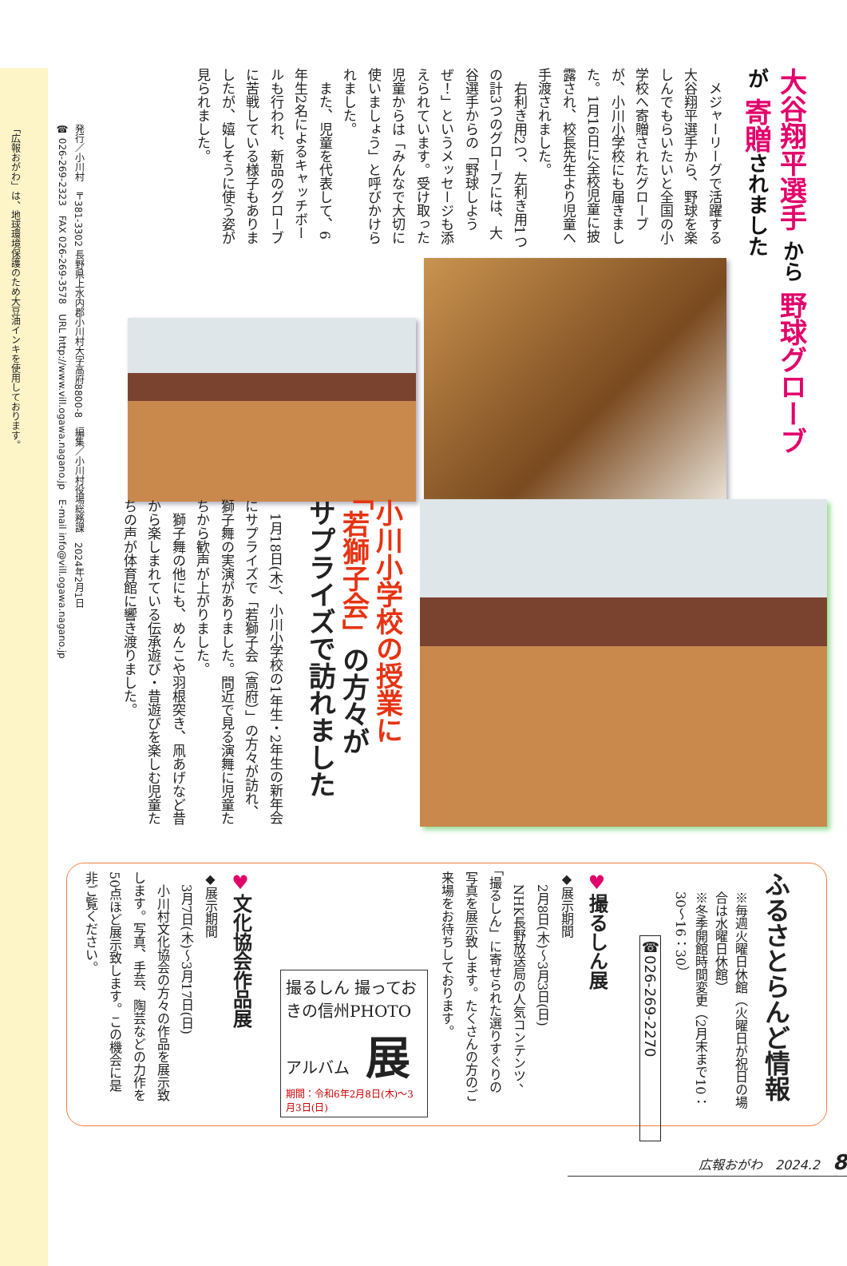大谷翔平選手 から 野球グローブ が 寄贈されました
　メジャーリーグで活躍する大谷翔平選手から、野球を楽しんでもらいたいと全国の小学校へ寄贈されたグローブが、小川小学校にも届きました。1月16日に全校児童に披露され、校長先生より児童へ手渡されました。
　右利き用2つ、左利き用1つの計3つのグローブには、大谷選手からの「野球しようぜ！」というメッセージも添えられています。受け取った児童からは「みんなで大切に使いましょう」と呼びかけられました。
　また、児童を代表して、6年生2名によるキャッチボールも行われ、新品のグローブに苦戦している様子もありましたが、嬉しそうに使う姿が見られました。
小川小学校の授業に
「若獅子会」の方々が
サプライズで訪れました
　1月18日(木)、小川小学校の1年生・2年生の新年会にサプライズで「若獅子会（高府）」の方々が訪れ、獅子舞の実演がありました。間近で見る演舞に児童たちから歓声が上がりました。
　獅子舞の他にも、めんこや羽根突き、凧あげなど昔から楽しまれている伝承遊び・昔遊びを楽しむ児童たちの声が体育館に響き渡りました。
ふるさとらんど情報
※毎週火曜日休館（火曜日が祝日の場合は水曜日休館）
※冬季開館時間変更（2月末まで10：30～16：30）
☎026-269-2270
♥撮るしん展
◆展示期間
　2月8日(木)～3月3日(日)
　NHK長野放送局の人気コンテンツ、「撮るしん」に寄せられた選りすぐりの写真を展示致します。たくさんの方のご来場をお待ちしております。
撮るしん 撮っておきの信州PHOTOアルバム　展
期間：令和6年2月8日(木)～3月3日(日)
♥文化協会作品展
◆展示期間
　3月7日(木)～3月17日(日)
　小川村文化協会の方々の作品を展示致します。写真、手芸、陶芸などの力作を50点ほど展示致します。この機会に是非ご覧ください。
広報おがわ　2024.2　8
発行／小川村　〒381-3302 長野県上水内郡小川村大字高府8800-8　編集／小川村役場総務課　2024年2月1日
☎ 026-269-2323　FAX 026-269-3578　URL http://www.vill.ogawa.nagano.jp　E-mail info@vill.ogawa.nagano.jp
「広報おがわ」は、地球環境保護のため大豆油インキを使用しております。